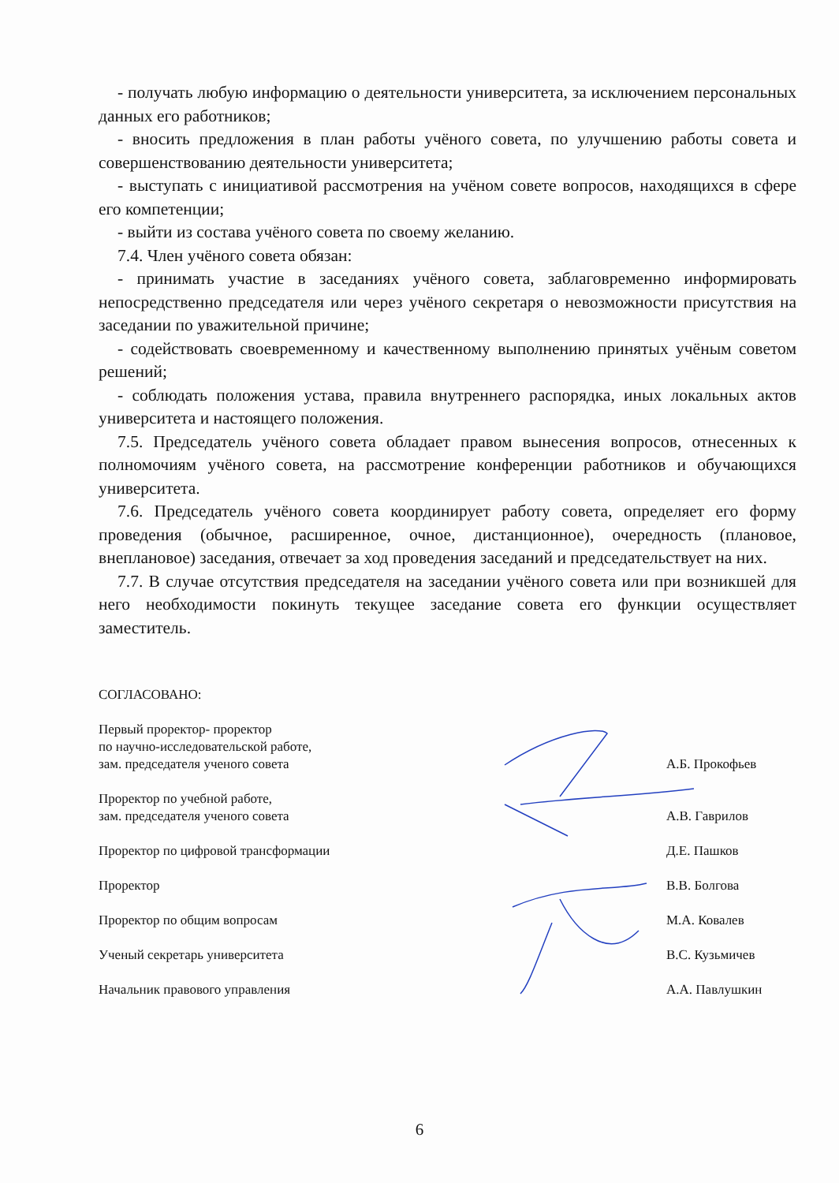- получать любую информацию о деятельности университета, за исключением персональных данных его работников;
- вносить предложения в план работы учёного совета, по улучшению работы совета и совершенствованию деятельности университета;
- выступать с инициативой рассмотрения на учёном совете вопросов, находящихся в сфере его компетенции;
- выйти из состава учёного совета по своему желанию.
7.4. Член учёного совета обязан:
- принимать участие в заседаниях учёного совета, заблаговременно информировать непосредственно председателя или через учёного секретаря о невозможности присутствия на заседании по уважительной причине;
- содействовать своевременному и качественному выполнению принятых учёным советом решений;
- соблюдать положения устава, правила внутреннего распорядка, иных локальных актов университета и настоящего положения.
7.5. Председатель учёного совета обладает правом вынесения вопросов, отнесенных к полномочиям учёного совета, на рассмотрение конференции работников и обучающихся университета.
7.6. Председатель учёного совета координирует работу совета, определяет его форму проведения (обычное, расширенное, очное, дистанционное), очередность (плановое, внеплановое) заседания, отвечает за ход проведения заседаний и председательствует на них.
7.7. В случае отсутствия председателя на заседании учёного совета или при возникшей для него необходимости покинуть текущее заседание совета его функции осуществляет заместитель.
СОГЛАСОВАНО:
Первый проректор- проректор
по научно-исследовательской работе,
зам. председателя ученого совета
А.Б. Прокофьев
Проректор по учебной работе,
зам. председателя ученого совета
А.В. Гаврилов
Проректор по цифровой трансформации
Д.Е. Пашков
Проректор В.В. Болгова
Проректор по общим вопросам М.А. Ковалев
Ученый секретарь университета В.С. Кузьмичев
Начальник правового управления А.А. Павлушкин
6